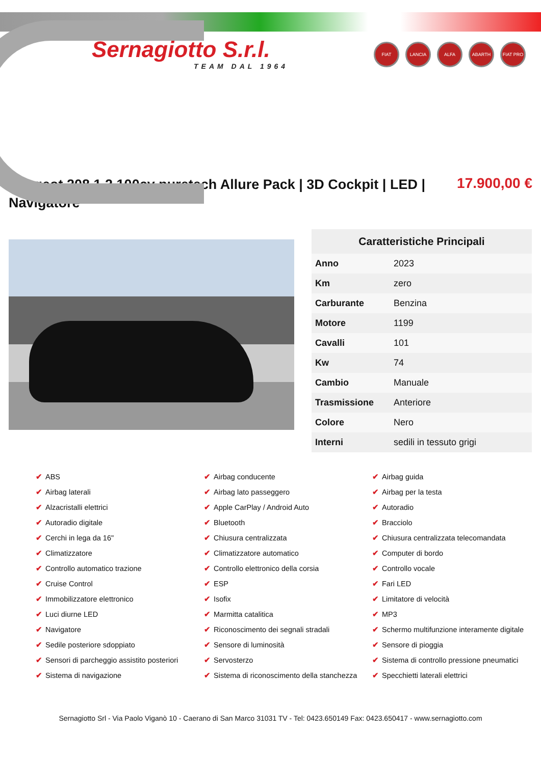Sernagiotto S.r.l.
TEAM DAL 1964
FIAT LANCIA ALFA ABARTH FIAT PRO
Peugeot 208 1.2 100cv puretech Allure Pack | 3D Cockpit | LED | Navigatore
17.900,00 €
| Caratteristiche Principali | |
| --- | --- |
| Anno | 2023 |
| Km | zero |
| Carburante | Benzina |
| Motore | 1199 |
| Cavalli | 101 |
| Kw | 74 |
| Cambio | Manuale |
| Trasmissione | Anteriore |
| Colore | Nero |
| Interni | sedili in tessuto grigi |
✔ ABS
✔ Airbag conducente
✔ Airbag guida
✔ Airbag laterali
✔ Airbag lato passeggero
✔ Airbag per la testa
✔ Alzacristalli elettrici
✔ Apple CarPlay / Android Auto
✔ Autoradio
✔ Autoradio digitale
✔ Bluetooth
✔ Bracciolo
✔ Cerchi in lega da 16"
✔ Chiusura centralizzata
✔ Chiusura centralizzata telecomandata
✔ Climatizzatore
✔ Climatizzatore automatico
✔ Computer di bordo
✔ Controllo automatico trazione
✔ Controllo elettronico della corsia
✔ Controllo vocale
✔ Cruise Control
✔ ESP
✔ Fari LED
✔ Immobilizzatore elettronico
✔ Isofix
✔ Limitatore di velocità
✔ Luci diurne LED
✔ Marmitta catalitica
✔ MP3
✔ Navigatore
✔ Riconoscimento dei segnali stradali
✔ Schermo multifunzione interamente digitale
✔ Sedile posteriore sdoppiato
✔ Sensore di luminosità
✔ Sensore di pioggia
✔ Sensori di parcheggio assistito posteriori
✔ Servosterzo
✔ Sistema di controllo pressione pneumatici
✔ Sistema di navigazione
✔ Sistema di riconoscimento della stanchezza
✔ Specchietti laterali elettrici
Sernagiotto Srl - Via Paolo Viganò 10 - Caerano di San Marco 31031 TV - Tel: 0423.650149 Fax: 0423.650417 - www.sernagiotto.com